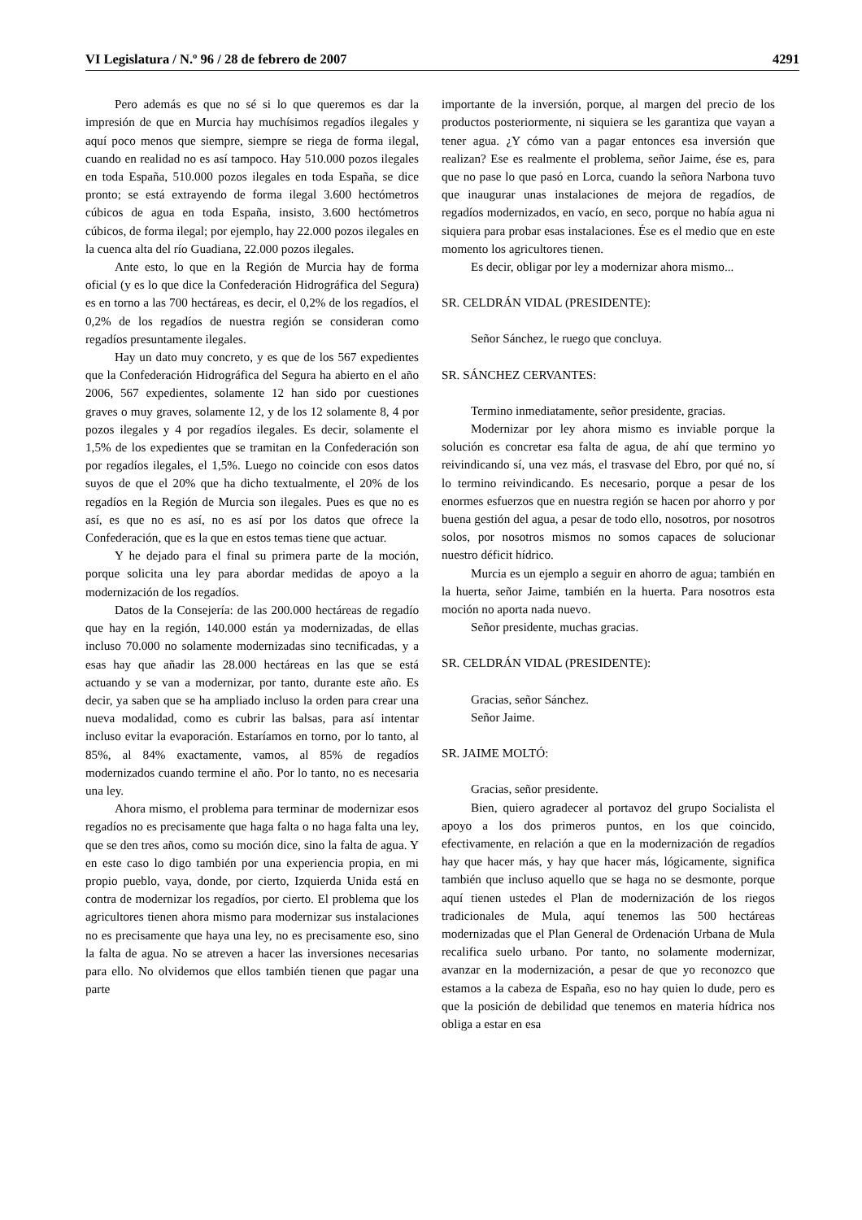VI Legislatura / N.º 96 / 28 de febrero de 2007 4291
Pero además es que no sé si lo que queremos es dar la impresión de que en Murcia hay muchísimos regadíos ilegales y aquí poco menos que siempre, siempre se riega de forma ilegal, cuando en realidad no es así tampoco. Hay 510.000 pozos ilegales en toda España, 510.000 pozos ilegales en toda España, se dice pronto; se está extrayendo de forma ilegal 3.600 hectómetros cúbicos de agua en toda España, insisto, 3.600 hectómetros cúbicos, de forma ilegal; por ejemplo, hay 22.000 pozos ilegales en la cuenca alta del río Guadiana, 22.000 pozos ilegales.
Ante esto, lo que en la Región de Murcia hay de forma oficial (y es lo que dice la Confederación Hidrográfica del Segura) es en torno a las 700 hectáreas, es decir, el 0,2% de los regadíos, el 0,2% de los regadíos de nuestra región se consideran como regadíos presuntamente ilegales.
Hay un dato muy concreto, y es que de los 567 expedientes que la Confederación Hidrográfica del Segura ha abierto en el año 2006, 567 expedientes, solamente 12 han sido por cuestiones graves o muy graves, solamente 12, y de los 12 solamente 8, 4 por pozos ilegales y 4 por regadíos ilegales. Es decir, solamente el 1,5% de los expedientes que se tramitan en la Confederación son por regadíos ilegales, el 1,5%. Luego no coincide con esos datos suyos de que el 20% que ha dicho textualmente, el 20% de los regadíos en la Región de Murcia son ilegales. Pues es que no es así, es que no es así, no es así por los datos que ofrece la Confederación, que es la que en estos temas tiene que actuar.
Y he dejado para el final su primera parte de la moción, porque solicita una ley para abordar medidas de apoyo a la modernización de los regadíos.
Datos de la Consejería: de las 200.000 hectáreas de regadío que hay en la región, 140.000 están ya modernizadas, de ellas incluso 70.000 no solamente modernizadas sino tecnificadas, y a esas hay que añadir las 28.000 hectáreas en las que se está actuando y se van a modernizar, por tanto, durante este año. Es decir, ya saben que se ha ampliado incluso la orden para crear una nueva modalidad, como es cubrir las balsas, para así intentar incluso evitar la evaporación. Estaríamos en torno, por lo tanto, al 85%, al 84% exactamente, vamos, al 85% de regadíos modernizados cuando termine el año. Por lo tanto, no es necesaria una ley.
Ahora mismo, el problema para terminar de modernizar esos regadíos no es precisamente que haga falta o no haga falta una ley, que se den tres años, como su moción dice, sino la falta de agua. Y en este caso lo digo también por una experiencia propia, en mi propio pueblo, vaya, donde, por cierto, Izquierda Unida está en contra de modernizar los regadíos, por cierto. El problema que los agricultores tienen ahora mismo para modernizar sus instalaciones no es precisamente que haya una ley, no es precisamente eso, sino la falta de agua. No se atreven a hacer las inversiones necesarias para ello. No olvidemos que ellos también tienen que pagar una parte
importante de la inversión, porque, al margen del precio de los productos posteriormente, ni siquiera se les garantiza que vayan a tener agua. ¿Y cómo van a pagar entonces esa inversión que realizan? Ese es realmente el problema, señor Jaime, ése es, para que no pase lo que pasó en Lorca, cuando la señora Narbona tuvo que inaugurar unas instalaciones de mejora de regadíos, de regadíos modernizados, en vacío, en seco, porque no había agua ni siquiera para probar esas instalaciones. Ése es el medio que en este momento los agricultores tienen.
Es decir, obligar por ley a modernizar ahora mismo...
SR. CELDRÁN VIDAL (PRESIDENTE):
Señor Sánchez, le ruego que concluya.
SR. SÁNCHEZ CERVANTES:
Termino inmediatamente, señor presidente, gracias.
Modernizar por ley ahora mismo es inviable porque la solución es concretar esa falta de agua, de ahí que termino yo reivindicando sí, una vez más, el trasvase del Ebro, por qué no, sí lo termino reivindicando. Es necesario, porque a pesar de los enormes esfuerzos que en nuestra región se hacen por ahorro y por buena gestión del agua, a pesar de todo ello, nosotros, por nosotros solos, por nosotros mismos no somos capaces de solucionar nuestro déficit hídrico.
Murcia es un ejemplo a seguir en ahorro de agua; también en la huerta, señor Jaime, también en la huerta. Para nosotros esta moción no aporta nada nuevo.
Señor presidente, muchas gracias.
SR. CELDRÁN VIDAL (PRESIDENTE):
Gracias, señor Sánchez.
Señor Jaime.
SR. JAIME MOLTÓ:
Gracias, señor presidente.
Bien, quiero agradecer al portavoz del grupo Socialista el apoyo a los dos primeros puntos, en los que coincido, efectivamente, en relación a que en la modernización de regadíos hay que hacer más, y hay que hacer más, lógicamente, significa también que incluso aquello que se haga no se desmonte, porque aquí tienen ustedes el Plan de modernización de los riegos tradicionales de Mula, aquí tenemos las 500 hectáreas modernizadas que el Plan General de Ordenación Urbana de Mula recalifica suelo urbano. Por tanto, no solamente modernizar, avanzar en la modernización, a pesar de que yo reconozco que estamos a la cabeza de España, eso no hay quien lo dude, pero es que la posición de debilidad que tenemos en materia hídrica nos obliga a estar en esa